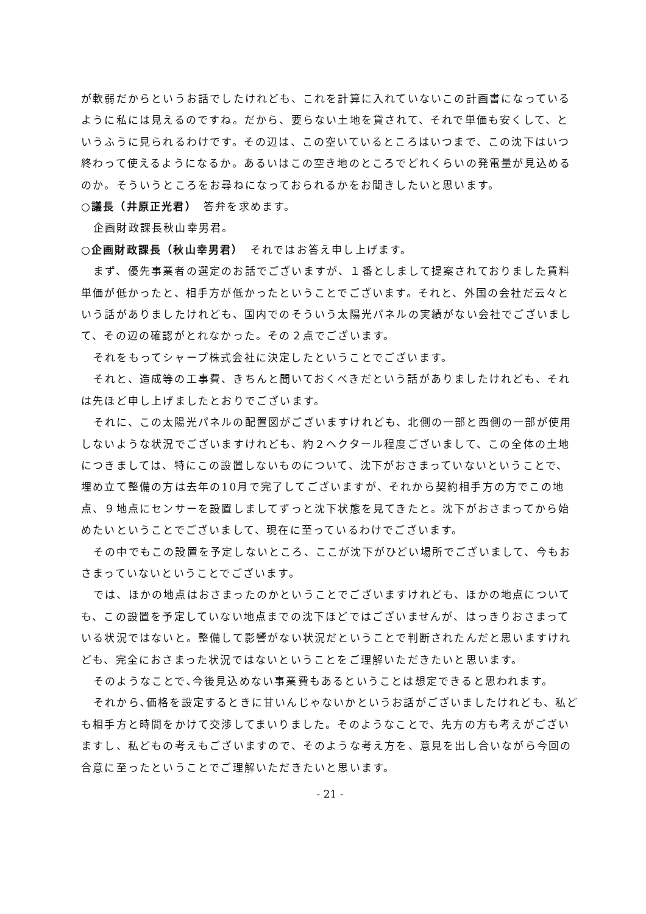が軟弱だからというお話でしたけれども、これを計算に入れていないこの計画書になっているように私には見えるのですね。だから、要らない土地を貸されて、それで単価も安くして、というふうに見られるわけです。その辺は、この空いているところはいつまで、この沈下はいつ終わって使えるようになるか。あるいはこの空き地のところでどれくらいの発電量が見込めるのか。そういうところをお尋ねになっておられるかをお聞きしたいと思います。
○議長（井原正光君）　答弁を求めます。
企画財政課長秋山幸男君。
○企画財政課長（秋山幸男君）　それではお答え申し上げます。
まず、優先事業者の選定のお話でございますが、１番としまして提案されておりました賃料単価が低かったと、相手方が低かったということでございます。それと、外国の会社だ云々という話がありましたけれども、国内でのそういう太陽光パネルの実績がない会社でございまして、その辺の確認がとれなかった。その２点でございます。
それをもってシャープ株式会社に決定したということでございます。
それと、造成等の工事費、きちんと聞いておくべきだという話がありましたけれども、それは先ほど申し上げましたとおりでございます。
それに、この太陽光パネルの配置図がございますけれども、北側の一部と西側の一部が使用しないような状況でございますけれども、約２ヘクタール程度ございまして、この全体の土地につきましては、特にこの設置しないものについて、沈下がおさまっていないということで、埋め立て整備の方は去年の10月で完了してございますが、それから契約相手方の方でこの地点、９地点にセンサーを設置しましてずっと沈下状態を見てきたと。沈下がおさまってから始めたいということでございまして、現在に至っているわけでございます。
その中でもこの設置を予定しないところ、ここが沈下がひどい場所でございまして、今もおさまっていないということでございます。
では、ほかの地点はおさまったのかということでございますけれども、ほかの地点についても、この設置を予定していない地点までの沈下ほどではございませんが、はっきりおさまっている状況ではないと。整備して影響がない状況だということで判断されたんだと思いますけれども、完全におさまった状況ではないということをご理解いただきたいと思います。
そのようなことで､今後見込めない事業費もあるということは想定できると思われます。
それから､価格を設定するときに甘いんじゃないかというお話がございましたけれども、私ども相手方と時間をかけて交渉してまいりました。そのようなことで、先方の方も考えがございますし、私どもの考えもございますので、そのような考え方を、意見を出し合いながら今回の合意に至ったということでご理解いただきたいと思います。
- 21 -